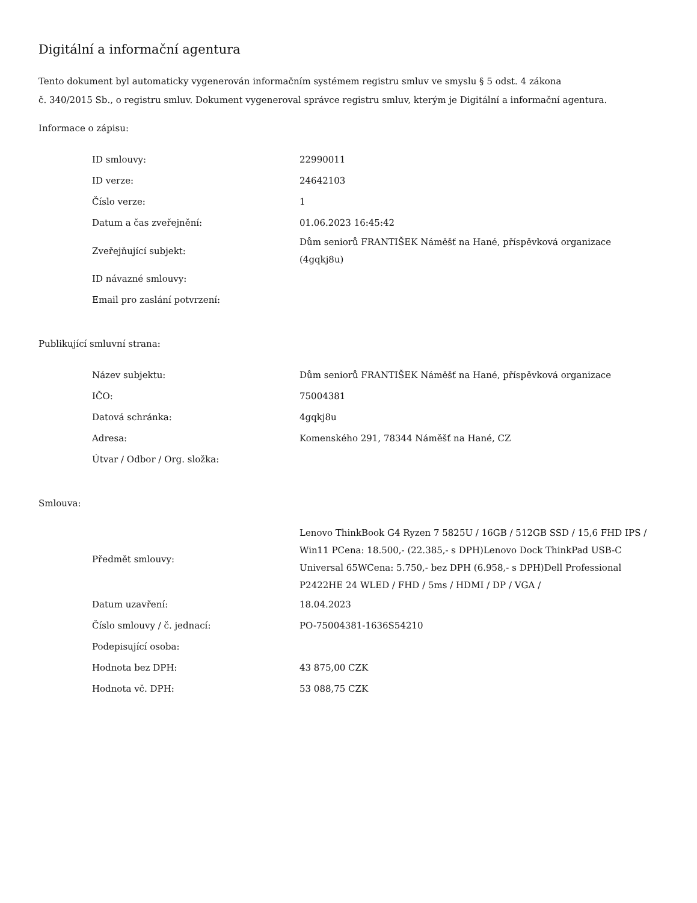Digitální a informační agentura
Tento dokument byl automaticky vygenerován informačním systémem registru smluv ve smyslu § 5 odst. 4 zákona
č. 340/2015 Sb., o registru smluv. Dokument vygeneroval správce registru smluv, kterým je Digitální a informační agentura.
Informace o zápisu:
| ID smlouvy: | 22990011 |
| ID verze: | 24642103 |
| Číslo verze: | 1 |
| Datum a čas zveřejnění: | 01.06.2023 16:45:42 |
| Zveřejňující subjekt: | Dům seniorů FRANTIŠEK Náměšť na Hané, příspěvková organizace (4gqkj8u) |
| ID návazné smlouvy: | |
| Email pro zaslání potvrzení: | |
Publikující smluvní strana:
| Název subjektu: | Dům seniorů FRANTIŠEK Náměšť na Hané, příspěvková organizace |
| IČO: | 75004381 |
| Datová schránka: | 4gqkj8u |
| Adresa: | Komenského 291, 78344 Náměšť na Hané, CZ |
| Útvar / Odbor / Org. složka: | |
Smlouva:
| Předmět smlouvy: | Lenovo ThinkBook G4 Ryzen 7 5825U / 16GB / 512GB SSD / 15,6 FHD IPS / Win11 PCena: 18.500,- (22.385,- s DPH)Lenovo Dock ThinkPad USB-C Universal 65WCena: 5.750,- bez DPH (6.958,- s DPH)Dell Professional P2422HE 24 WLED / FHD / 5ms / HDMI / DP / VGA / |
| Datum uzavření: | 18.04.2023 |
| Číslo smlouvy / č. jednací: | PO-75004381-1636S54210 |
| Podepisující osoba: | |
| Hodnota bez DPH: | 43 875,00 CZK |
| Hodnota vč. DPH: | 53 088,75 CZK |